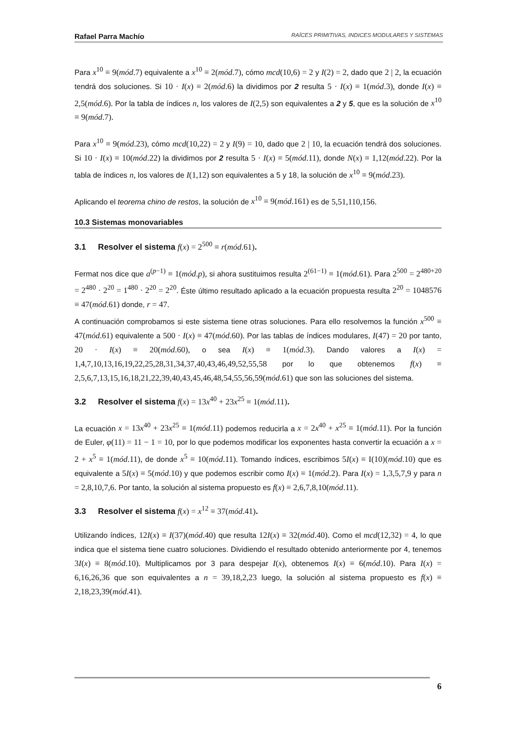Rafael Parra Machío RAÍCES PRIMITIVAS, INDICES MODULARES Y SISTEMAS
Para x<sup>10</sup> ≡ 9(mód.7) equivalente a x<sup>10</sup> ≡ 2(mód.7), cómo mcd(10,6) = 2 y I(2) = 2, dado que 2 | 2, la ecuación tendrá dos soluciones. Si 10 · I(x) ≡ 2(mód.6) la dividimos por 2 resulta 5 · I(x) ≡ 1(mód.3), donde I(x) ≡ 2,5(mód.6). Por la tabla de índices n, los valores de I(2,5) son equivalentes a 2 y 5, que es la solución de x<sup>10</sup> ≡ 9(mód.7).
Para x<sup>10</sup> ≡ 9(mód.23), cómo mcd(10,22) = 2 y I(9) = 10, dado que 2 | 10, la ecuación tendrá dos soluciones. Si 10 · I(x) ≡ 10(mód.22) la dividimos por 2 resulta 5 · I(x) ≡ 5(mód.11), donde N(x) ≡ 1,12(mód.22). Por la tabla de índices n, los valores de I(1,12) son equivalentes a 5 y 18, la solución de x<sup>10</sup> ≡ 9(mód.23).
Aplicando el teorema chino de restos, la solución de x<sup>10</sup> ≡ 9(mód.161) es de 5,51,110,156.
10.3 Sistemas monovariables
3.1 Resolver el sistema f(x) = 2<sup>500</sup> ≡ r(mód.61).
Fermat nos dice que a<sup>(p−1)</sup> ≡ 1(mód.p), si ahora sustituimos resulta 2<sup>(61−1)</sup> ≡ 1(mód.61). Para 2<sup>500</sup> = 2<sup>480+20</sup> = 2<sup>480</sup> · 2<sup>20</sup> = 1<sup>480</sup> · 2<sup>20</sup> = 2<sup>20</sup>. Éste último resultado aplicado a la ecuación propuesta resulta 2<sup>20</sup> = 1048576 ≡ 47(mód.61) donde, r = 47.
A continuación comprobamos si este sistema tiene otras soluciones. Para ello resolvemos la función x<sup>500</sup> ≡ 47(mód.61) equivalente a 500 · I(x) ≡ 47(mód.60). Por las tablas de índices modulares, I(47) = 20 por tanto, 20 · I(x) ≡ 20(mód.60), o sea I(x) ≡ 1(mód.3). Dando valores a I(x) = 1,4,7,10,13,16,19,22,25,28,31,34,37,40,43,46,49,52,55,58 por lo que obtenemos f(x) ≡ 2,5,6,7,13,15,16,18,21,22,39,40,43,45,46,48,54,55,56,59(mód.61) que son las soluciones del sistema.
3.2 Resolver el sistema f(x) = 13x<sup>40</sup> + 23x<sup>25</sup> ≡ 1(mód.11).
La ecuación x = 13x<sup>40</sup> + 23x<sup>25</sup> ≡ 1(mód.11) podemos reducirla a x = 2x<sup>40</sup> + x<sup>25</sup> ≡ 1(mód.11). Por la función de Euler, φ(11) = 11 − 1 = 10, por lo que podemos modificar los exponentes hasta convertir la ecuación a x = 2 + x<sup>5</sup> ≡ 1(mód.11), de donde x<sup>5</sup> ≡ 10(mód.11). Tomando índices, escribimos 5I(x) ≡ I(10)(mód.10) que es equivalente a 5I(x) ≡ 5(mód.10) y que podemos escribir como I(x) ≡ 1(mód.2). Para I(x) = 1,3,5,7,9 y para n = 2,8,10,7,6. Por tanto, la solución al sistema propuesto es f(x) ≡ 2,6,7,8,10(mód.11).
3.3 Resolver el sistema f(x) = x<sup>12</sup> ≡ 37(mód.41).
Utilizando índices, 12I(x) ≡ I(37)(mód.40) que resulta 12I(x) ≡ 32(mód.40). Como el mcd(12,32) = 4, lo que indica que el sistema tiene cuatro soluciones. Dividiendo el resultado obtenido anteriormente por 4, tenemos 3I(x) ≡ 8(mód.10). Multiplicamos por 3 para despejar I(x), obtenemos I(x) ≡ 6(mód.10). Para I(x) = 6,16,26,36 que son equivalentes a n = 39,18,2,23 luego, la solución al sistema propuesto es f(x) ≡ 2,18,23,39(mód.41).
6